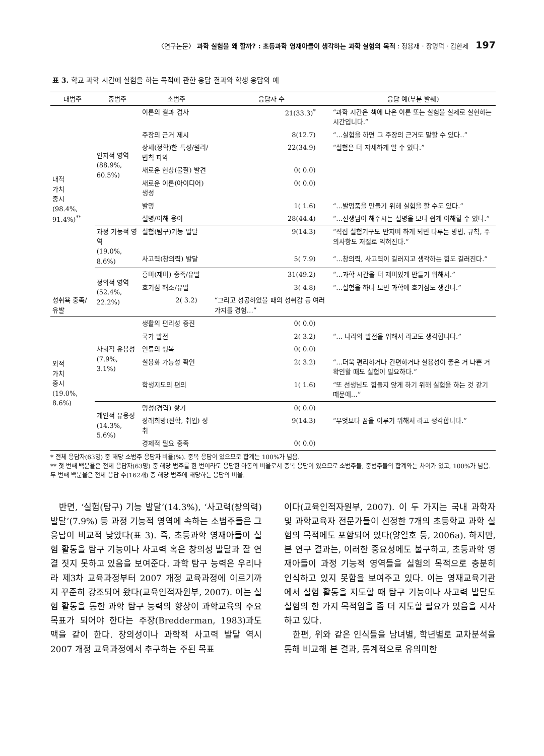〈연구논문〉 과학 실험을 왜 할까? : 초등과학 영재아들이 생각하는 과학 실험의 목적 : 정용재 · 장명덕 · 김한제 197
표 3. 학교 과학 시간에 실험을 하는 목적에 관한 응답 결과와 학생 응답의 예
| 대범주 | 중범주 | 소범주 | 응답자 수 | 응답 예(부분 발췌) |
| --- | --- | --- | --- | --- |
| 내적 가치 중시 (98.4%, 91.4%)<sup>**</sup> | 인지적 영역 (88.9%, 60.5%) | 이론의 결과 검사 | 21(33.3)<sup>*</sup> | “과학 시간은 책에 나온 이론 또는 실험을 실제로 실현하는 시간입니다.” |
| | | 주장의 근거 제시 | 8(12.7) | “…실험을 하면 그 주장의 근거도 말할 수 있다..” |
| | | 상세(정확)한 특성/원리/법칙 파악 | 22(34.9) | “실험은 더 자세하게 알 수 있다.” |
| | | 새로운 현상(물질) 발견 | 0( 0.0) | |
| | | 새로운 이론(아이디어) 생성 | 0( 0.0) | |
| | | 발명 | 1( 1.6) | “…발명품을 만들기 위해 실험을 할 수도 있다.” |
| | | 설명/이해 용이 | 28(44.4) | “…선생님이 해주시는 설명을 보다 쉽게 이해할 수 있다.” |
| | 과정 기능적 영역 (19.0%, 8.6%) | 실험(탐구)기능 발달 | 9(14.3) | “직접 실험기구도 만지며 하게 되면 다루는 방법, 규칙, 주의사항도 저절로 익혀진다.” |
| | | 사고력(창의력) 발달 | 5( 7.9) | “…창의력, 사고력이 길러지고 생각하는 힘도 길러진다.” |
| | 정의적 영역 (52.4%, 22.2%) | 흥미(재미) 충족/유발 | 31(49.2) | “…과학 시간을 더 재미있게 만들기 위해서.” |
| | | 호기심 해소/유발 | 3( 4.8) | “…실험을 하다 보면 과학에 호기심도 생긴다.” |
| 성취욕 충족/유발 | | 2( 3.2) | “그리고 성공하였을 때의 성취감 등 여러 가지를 경험…” | |
| 외적 가치 중시 (19.0%, 8.6%) | 사회적 유용성 (7.9%, 3.1%) | 생활의 편리성 증진 | 0( 0.0) | |
| | | 국가 발전 | 2( 3.2) | “… 나라의 발전을 위해서 라고도 생각합니다.” |
| | | 인류의 행복 | 0( 0.0) | |
| | | 실용화 가능성 확인 | 2( 3.2) | “…더욱 편리하거나 간편하거나 실용성이 좋은 거 나쁜 거 확인할 때도 실험이 필요하다.” |
| | | 학생지도의 편의 | 1( 1.6) | “또 선생님도 힘들지 않게 하기 위해 실험을 하는 것 같기 때문에…” |
| | 개인적 유용성 (14.3%, 5.6%) | 명성(경력) 쌓기 | 0( 0.0) | |
| | | 장래희망(진학, 취업) 성취 | 9(14.3) | “무엇보다 꿈을 이루기 위해서 라고 생각합니다.” |
| | | 경제적 필요 충족 | 0( 0.0) | |
* 전체 응답자(63명) 중 해당 소범주 응답자 비율(%). 중복 응답이 있으므로 합계는 100%가 넘음.
** 첫 번째 백분율은 전체 응답자(63명) 중 해당 범주를 한 번이라도 응답한 아동의 비율로서 중복 응답이 있으므로 소범주들, 중범주들의 합계와는 차이가 있고, 100%가 넘음. 두 번째 백분율은 전체 응답 수(162개) 중 해당 범주에 해당하는 응답의 비율.
반면, ‘실험(탐구) 기능 발달’(14.3%), ‘사고력(창의력) 발달’(7.9%) 등 과정 기능적 영역에 속하는 소범주들은 그 응답이 비교적 낮았다(표 3). 즉, 초등과학 영재아들이 실험 활동을 탐구 기능이나 사고력 혹은 창의성 발달과 잘 연결 짓지 못하고 있음을 보여준다. 과학 탐구 능력은 우리나라 제3차 교육과정부터 2007 개정 교육과정에 이르기까지 꾸준히 강조되어 왔다(교육인적자원부, 2007). 이는 실험 활동을 통한 과학 탐구 능력의 향상이 과학교육의 주요 목표가 되어야 한다는 주장(Bredderman, 1983)과도 맥을 같이 한다. 창의성이나 과학적 사고력 발달 역시 2007 개정 교육과정에서 추구하는 주된 목표
이다(교육인적자원부, 2007). 이 두 가지는 국내 과학자 및 과학교육자 전문가들이 선정한 7개의 초등학교 과학 실험의 목적에도 포함되어 있다(양일호 등, 2006a). 하지만, 본 연구 결과는, 이러한 중요성에도 불구하고, 초등과학 영재아들이 과정 기능적 영역들을 실험의 목적으로 충분히 인식하고 있지 못함을 보여주고 있다. 이는 영재교육기관에서 실험 활동을 지도할 때 탐구 기능이나 사고력 발달도 실험의 한 가지 목적임을 좀 더 지도할 필요가 있음을 시사하고 있다.
한편, 위와 같은 인식들을 남녀별, 학년별로 교차분석을 통해 비교해 본 결과, 통계적으로 유의미한